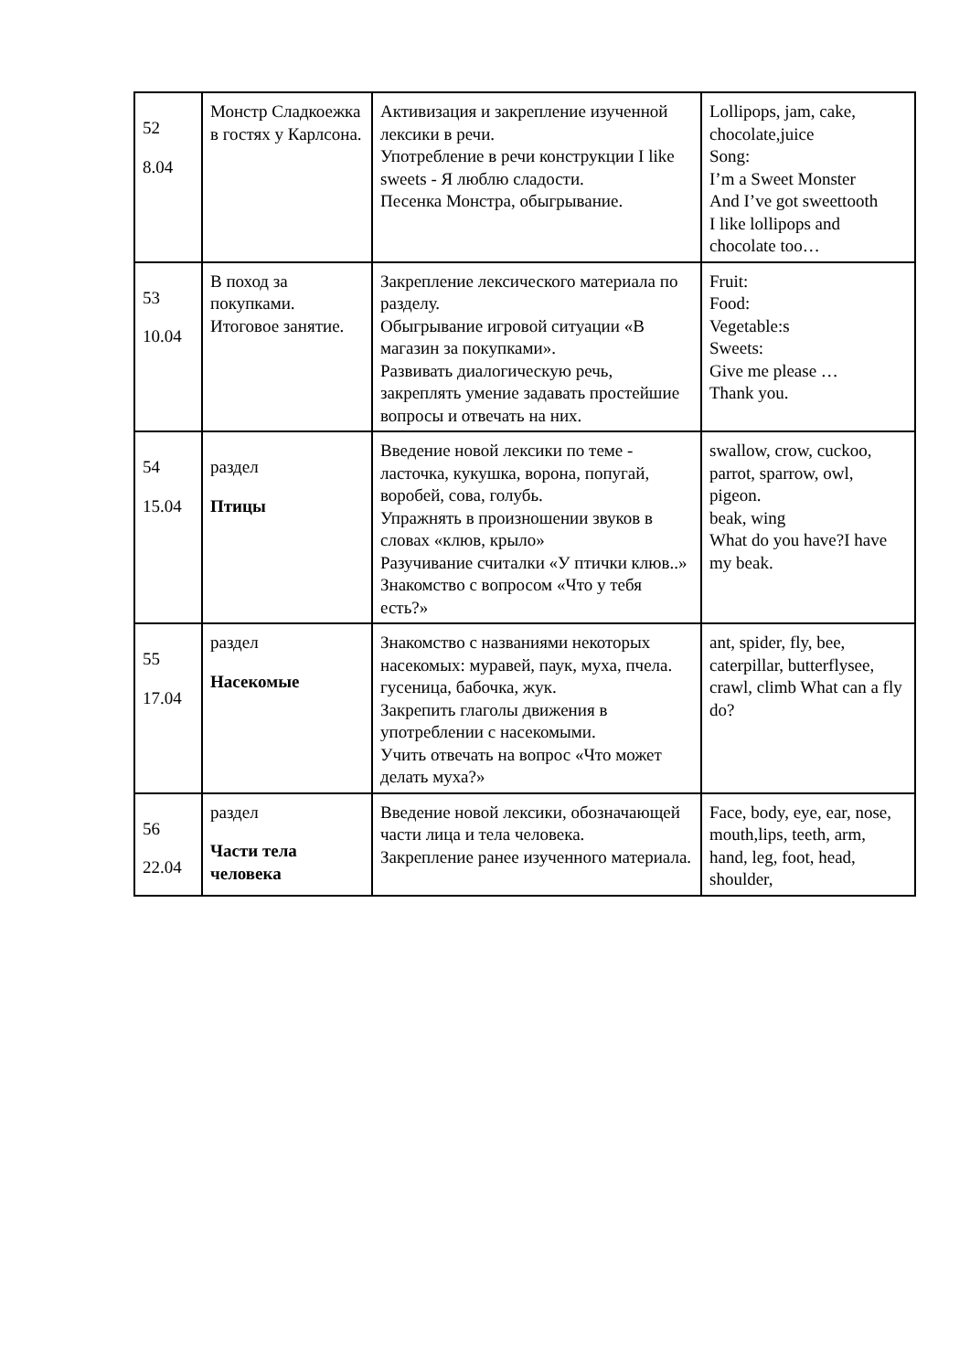| 52 8.04 | Монстр Сладкоежка в гостях у Карлсона. | Активизация и закрепление изученной лексики в речи. Употребление в речи конструкции I like sweets - Я люблю сладости. Песенка Монстра, обыгрывание. | Lollipops, jam, cake, chocolate,juice Song: I’m a Sweet Monster And I’ve got sweettooth I like lollipops and chocolate too… |
| 53 10.04 | В поход за покупками. Итоговое занятие. | Закрепление лексического материала по разделу. Обыгрывание игровой ситуации «В магазин за покупками». Развивать диалогическую речь, закреплять умение задавать простейшие вопросы и отвечать на них. | Fruit: Food: Vegetable:s Sweets: Give me please … Thank you. |
| 54 15.04 | раздел Птицы | Введение новой лексики по теме - ласточка, кукушка, ворона, попугай, воробей, сова, голубь. Упражнять в произношении звуков в словах «клюв, крыло» Разучивание считалки «У птички клюв..» Знакомство с вопросом «Что у тебя есть?» | swallow, crow, cuckoo, parrot, sparrow, owl, pigeon. beak, wing What do you have?I have my beak. |
| 55 17.04 | раздел Насекомые | Знакомство с названиями некоторых насекомых: муравей, паук, муха, пчела. гусеница, бабочка, жук. Закрепить глаголы движения в употреблении с насекомыми. Учить отвечать на вопрос «Что может делать муха?» | ant, spider, fly, bee, caterpillar, butterflysee, crawl, climb What can a fly do? |
| 56 22.04 | раздел Части тела человека | Введение новой лексики, обозначающей части лица и тела человека. Закрепление ранее изученного материала. | Face, body, eye, ear, nose, mouth,lips, teeth, arm, hand, leg, foot, head, shoulder, |